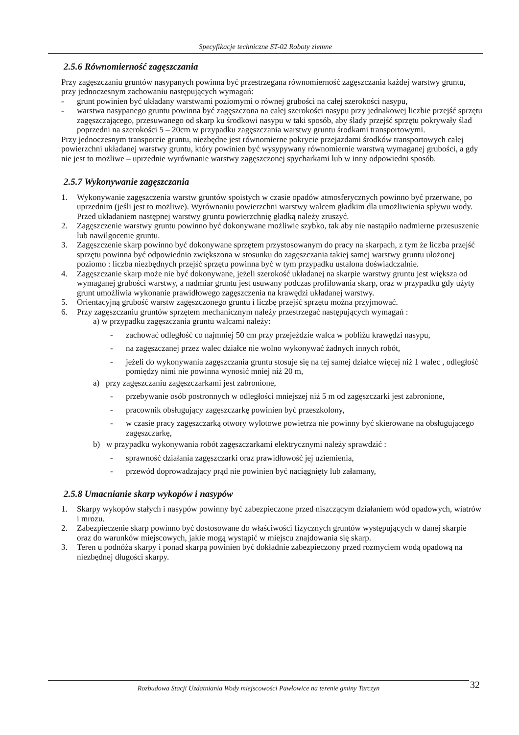Specyfikacje techniczne ST-02 Roboty ziemne
2.5.6 Równomierność zagęszczania
Przy zagęszczaniu gruntów nasypanych powinna być przestrzegana równomierność zagęszczania każdej warstwy gruntu, przy jednoczesnym zachowaniu następujących wymagań:
- grunt powinien być układany warstwami poziomymi o równej grubości na całej szerokości nasypu,
- warstwa nasypanego gruntu powinna być zagęszczona na całej szerokości nasypu przy jednakowej liczbie przejść sprzętu zagęszczającego, przesuwanego od skarp ku środkowi nasypu w taki sposób, aby ślady przejść sprzętu pokrywały ślad poprzedni na szerokości 5 – 20cm w przypadku zagęszczania warstwy gruntu środkami transportowymi.
Przy jednoczesnym transporcie gruntu, niezbędne jest równomierne pokrycie przejazdami środków transportowych całej powierzchni układanej warstwy gruntu, który powinien być wysypywany równomiernie warstwą wymaganej grubości, a gdy nie jest to możliwe – uprzednie wyrównanie warstwy zagęszczonej spycharkami lub w inny odpowiedni sposób.
2.5.7 Wykonywanie zagęszczania
1. Wykonywanie zagęszczenia warstw gruntów spoistych w czasie opadów atmosferycznych powinno być przerwane, po uprzednim (jeśli jest to możliwe). Wyrównaniu powierzchni warstwy walcem gładkim dla umożliwienia spływu wody. Przed układaniem następnej warstwy gruntu powierzchnię gładką należy zruszyć.
2. Zagęszczenie warstwy gruntu powinno być dokonywane możliwie szybko, tak aby nie nastąpiło nadmierne przesuszenie lub nawilgocenie gruntu.
3. Zagęszczenie skarp powinno być dokonywane sprzętem przystosowanym do pracy na skarpach, z tym że liczba przejść sprzętu powinna być odpowiednio zwiększona w stosunku do zagęszczania takiej samej warstwy gruntu ułożonej poziomo : liczba niezbędnych przejść sprzętu powinna być w tym przypadku ustalona doświadczalnie.
4. Zagęszczanie skarp może nie być dokonywane, jeżeli szerokość układanej na skarpie warstwy gruntu jest większa od wymaganej grubości warstwy, a nadmiar gruntu jest usuwany podczas profilowania skarp, oraz w przypadku gdy użyty grunt umożliwia wykonanie prawidłowego zagęszczenia na krawędzi układanej warstwy.
5. Orientacyjną grubość warstw zagęszczonego gruntu i liczbę przejść sprzętu można przyjmować.
6. Przy zagęszczaniu gruntów sprzętem mechanicznym należy przestrzegać następujących wymagań :
a) w przypadku zagęszczania gruntu walcami należy:
- zachować odległość co najmniej 50 cm przy przejeździe walca w pobliżu krawędzi nasypu,
- na zagęszczanej przez walec działce nie wolno wykonywać żadnych innych robót,
- jeżeli do wykonywania zagęszczania gruntu stosuje się na tej samej działce więcej niż 1 walec , odległość pomiędzy nimi nie powinna wynosić mniej niż 20 m,
a) przy zagęszczaniu zagęszczarkami jest zabronione,
- przebywanie osób postronnych w odległości mniejszej niż 5 m od zagęszczarki jest zabronione,
- pracownik obsługujący zagęszczarkę powinien być przeszkolony,
- w czasie pracy zagęszczarką otwory wylotowe powietrza nie powinny być skierowane na obsługującego zagęszczarkę,
b) w przypadku wykonywania robót zagęszczarkami elektrycznymi należy sprawdzić :
- sprawność działania zagęszczarki oraz prawidłowość jej uziemienia,
- przewód doprowadzający prąd nie powinien być naciągnięty lub załamany,
2.5.8 Umacnianie skarp wykopów i nasypów
1. Skarpy wykopów stałych i nasypów powinny być zabezpieczone przed niszczącym działaniem wód opadowych, wiatrów i mrozu.
2. Zabezpieczenie skarp powinno być dostosowane do właściwości fizycznych gruntów występujących w danej skarpie oraz do warunków miejscowych, jakie mogą wystąpić w miejscu znajdowania się skarp.
3. Teren u podnóża skarpy i ponad skarpą powinien być dokładnie zabezpieczony przed rozmyciem wodą opadową na niezbędnej długości skarpy.
Rozbudowa Stacji Uzdatniania Wody miejscowości Pawłowice na terenie gminy Tarczyn 32